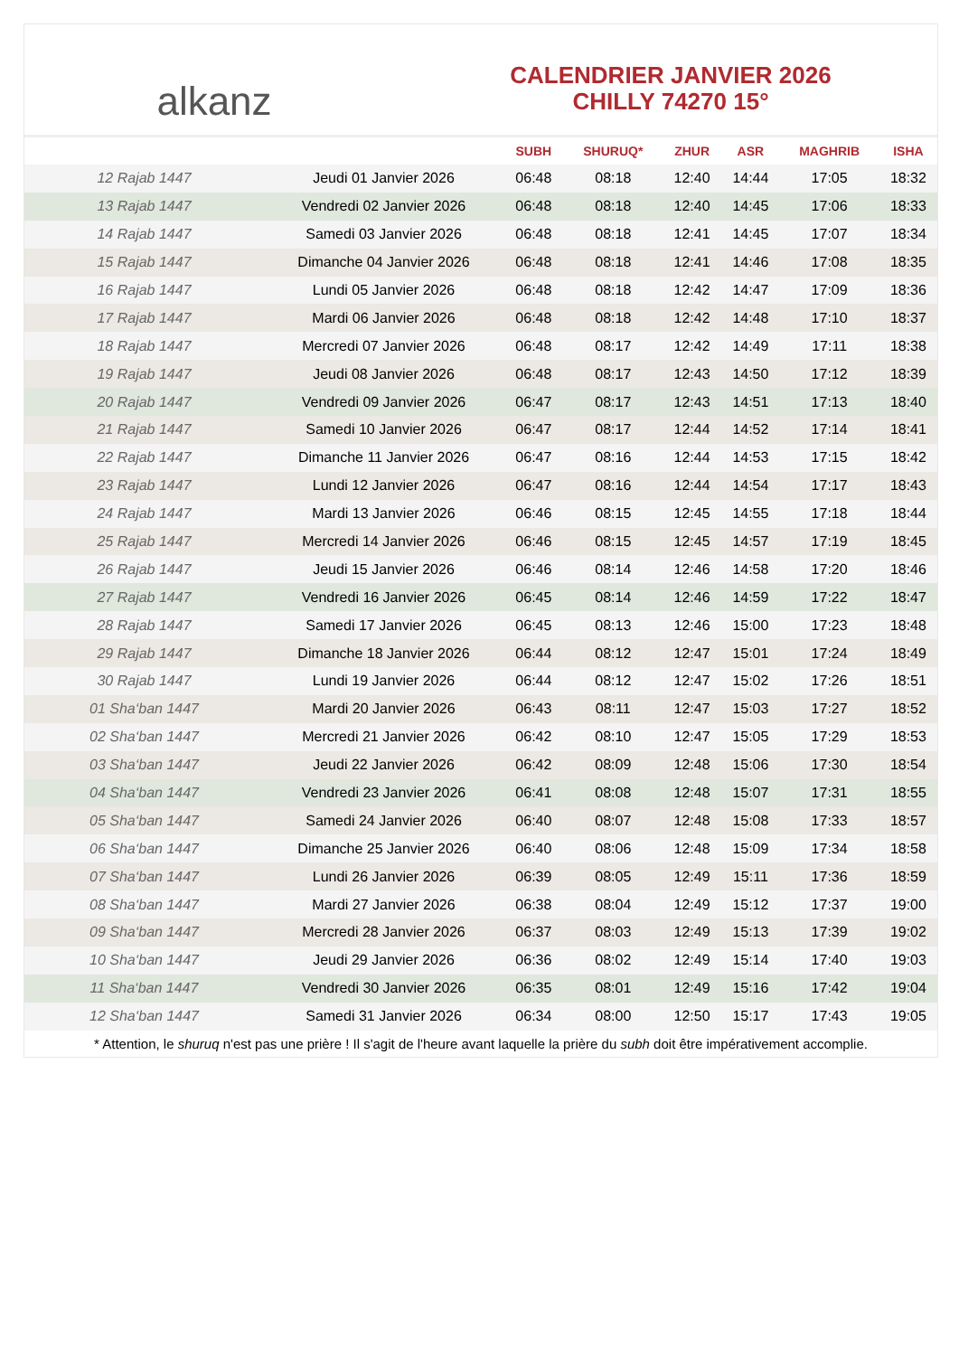alkanz
CALENDRIER JANVIER 2026
CHILLY 74270 15°
| | | SUBH | SHURUQ* | ZHUR | ASR | MAGHRIB | ISHA |
| --- | --- | --- | --- | --- | --- | --- | --- |
| 12 Rajab 1447 | Jeudi 01 Janvier 2026 | 06:48 | 08:18 | 12:40 | 14:44 | 17:05 | 18:32 |
| 13 Rajab 1447 | Vendredi 02 Janvier 2026 | 06:48 | 08:18 | 12:40 | 14:45 | 17:06 | 18:33 |
| 14 Rajab 1447 | Samedi 03 Janvier 2026 | 06:48 | 08:18 | 12:41 | 14:45 | 17:07 | 18:34 |
| 15 Rajab 1447 | Dimanche 04 Janvier 2026 | 06:48 | 08:18 | 12:41 | 14:46 | 17:08 | 18:35 |
| 16 Rajab 1447 | Lundi 05 Janvier 2026 | 06:48 | 08:18 | 12:42 | 14:47 | 17:09 | 18:36 |
| 17 Rajab 1447 | Mardi 06 Janvier 2026 | 06:48 | 08:18 | 12:42 | 14:48 | 17:10 | 18:37 |
| 18 Rajab 1447 | Mercredi 07 Janvier 2026 | 06:48 | 08:17 | 12:42 | 14:49 | 17:11 | 18:38 |
| 19 Rajab 1447 | Jeudi 08 Janvier 2026 | 06:48 | 08:17 | 12:43 | 14:50 | 17:12 | 18:39 |
| 20 Rajab 1447 | Vendredi 09 Janvier 2026 | 06:47 | 08:17 | 12:43 | 14:51 | 17:13 | 18:40 |
| 21 Rajab 1447 | Samedi 10 Janvier 2026 | 06:47 | 08:17 | 12:44 | 14:52 | 17:14 | 18:41 |
| 22 Rajab 1447 | Dimanche 11 Janvier 2026 | 06:47 | 08:16 | 12:44 | 14:53 | 17:15 | 18:42 |
| 23 Rajab 1447 | Lundi 12 Janvier 2026 | 06:47 | 08:16 | 12:44 | 14:54 | 17:17 | 18:43 |
| 24 Rajab 1447 | Mardi 13 Janvier 2026 | 06:46 | 08:15 | 12:45 | 14:55 | 17:18 | 18:44 |
| 25 Rajab 1447 | Mercredi 14 Janvier 2026 | 06:46 | 08:15 | 12:45 | 14:57 | 17:19 | 18:45 |
| 26 Rajab 1447 | Jeudi 15 Janvier 2026 | 06:46 | 08:14 | 12:46 | 14:58 | 17:20 | 18:46 |
| 27 Rajab 1447 | Vendredi 16 Janvier 2026 | 06:45 | 08:14 | 12:46 | 14:59 | 17:22 | 18:47 |
| 28 Rajab 1447 | Samedi 17 Janvier 2026 | 06:45 | 08:13 | 12:46 | 15:00 | 17:23 | 18:48 |
| 29 Rajab 1447 | Dimanche 18 Janvier 2026 | 06:44 | 08:12 | 12:47 | 15:01 | 17:24 | 18:49 |
| 30 Rajab 1447 | Lundi 19 Janvier 2026 | 06:44 | 08:12 | 12:47 | 15:02 | 17:26 | 18:51 |
| 01 Sha‘ban 1447 | Mardi 20 Janvier 2026 | 06:43 | 08:11 | 12:47 | 15:03 | 17:27 | 18:52 |
| 02 Sha‘ban 1447 | Mercredi 21 Janvier 2026 | 06:42 | 08:10 | 12:47 | 15:05 | 17:29 | 18:53 |
| 03 Sha‘ban 1447 | Jeudi 22 Janvier 2026 | 06:42 | 08:09 | 12:48 | 15:06 | 17:30 | 18:54 |
| 04 Sha‘ban 1447 | Vendredi 23 Janvier 2026 | 06:41 | 08:08 | 12:48 | 15:07 | 17:31 | 18:55 |
| 05 Sha‘ban 1447 | Samedi 24 Janvier 2026 | 06:40 | 08:07 | 12:48 | 15:08 | 17:33 | 18:57 |
| 06 Sha‘ban 1447 | Dimanche 25 Janvier 2026 | 06:40 | 08:06 | 12:48 | 15:09 | 17:34 | 18:58 |
| 07 Sha‘ban 1447 | Lundi 26 Janvier 2026 | 06:39 | 08:05 | 12:49 | 15:11 | 17:36 | 18:59 |
| 08 Sha‘ban 1447 | Mardi 27 Janvier 2026 | 06:38 | 08:04 | 12:49 | 15:12 | 17:37 | 19:00 |
| 09 Sha‘ban 1447 | Mercredi 28 Janvier 2026 | 06:37 | 08:03 | 12:49 | 15:13 | 17:39 | 19:02 |
| 10 Sha‘ban 1447 | Jeudi 29 Janvier 2026 | 06:36 | 08:02 | 12:49 | 15:14 | 17:40 | 19:03 |
| 11 Sha‘ban 1447 | Vendredi 30 Janvier 2026 | 06:35 | 08:01 | 12:49 | 15:16 | 17:42 | 19:04 |
| 12 Sha‘ban 1447 | Samedi 31 Janvier 2026 | 06:34 | 08:00 | 12:50 | 15:17 | 17:43 | 19:05 |
* Attention, le shuruq n'est pas une prière ! Il s'agit de l'heure avant laquelle la prière du subh doit être impérativement accomplie.